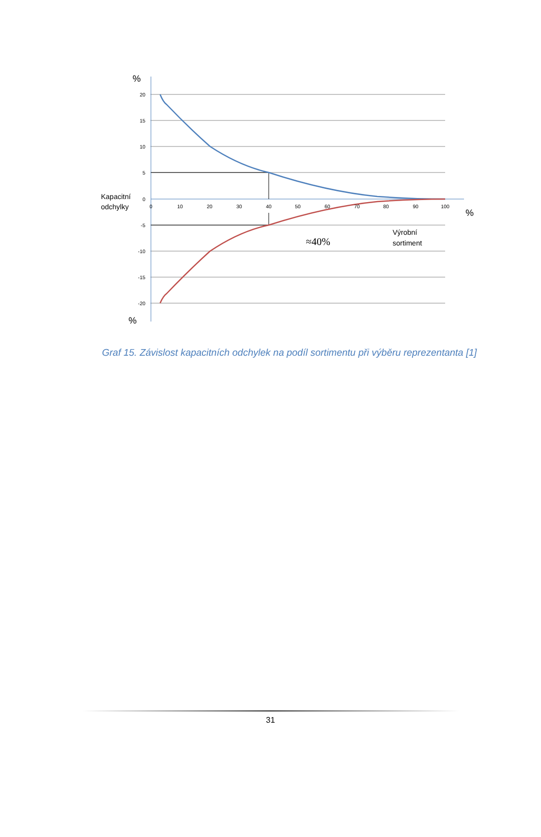20
15
10
5
0
-5
-10
-15
-20
0
10
20
30
40
50
60
70
80
90
100
%
%
%
Kapacitní
odchylky
Výrobní
sortiment
≈40%
Graf 15. Závislost kapacitních odchylek na podíl sortimentu při výběru reprezentanta [1]
31